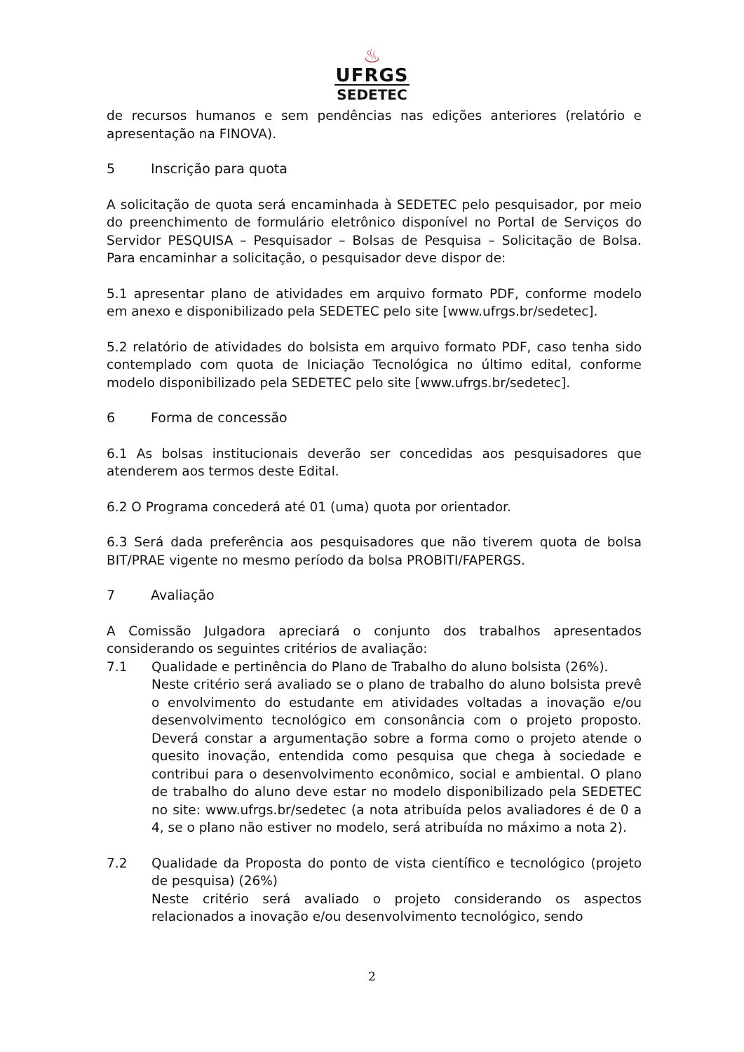♨
UFRGS
SEDETEC
de recursos humanos e sem pendências nas edições anteriores (relatório e apresentação na FINOVA).
5 Inscrição para quota
A solicitação de quota será encaminhada à SEDETEC pelo pesquisador, por meio do preenchimento de formulário eletrônico disponível no Portal de Serviços do Servidor PESQUISA – Pesquisador – Bolsas de Pesquisa – Solicitação de Bolsa. Para encaminhar a solicitação, o pesquisador deve dispor de:
5.1 apresentar plano de atividades em arquivo formato PDF, conforme modelo em anexo e disponibilizado pela SEDETEC pelo site [www.ufrgs.br/sedetec].
5.2 relatório de atividades do bolsista em arquivo formato PDF, caso tenha sido contemplado com quota de Iniciação Tecnológica no último edital, conforme modelo disponibilizado pela SEDETEC pelo site [www.ufrgs.br/sedetec].
6 Forma de concessão
6.1 As bolsas institucionais deverão ser concedidas aos pesquisadores que atenderem aos termos deste Edital.
6.2 O Programa concederá até 01 (uma) quota por orientador.
6.3 Será dada preferência aos pesquisadores que não tiverem quota de bolsa BIT/PRAE vigente no mesmo período da bolsa PROBITI/FAPERGS.
7 Avaliação
A Comissão Julgadora apreciará o conjunto dos trabalhos apresentados considerando os seguintes critérios de avaliação:
7.1 Qualidade e pertinência do Plano de Trabalho do aluno bolsista (26%).
Neste critério será avaliado se o plano de trabalho do aluno bolsista prevê o envolvimento do estudante em atividades voltadas a inovação e/ou desenvolvimento tecnológico em consonância com o projeto proposto. Deverá constar a argumentação sobre a forma como o projeto atende o quesito inovação, entendida como pesquisa que chega à sociedade e contribui para o desenvolvimento econômico, social e ambiental. O plano de trabalho do aluno deve estar no modelo disponibilizado pela SEDETEC no site: www.ufrgs.br/sedetec (a nota atribuída pelos avaliadores é de 0 a 4, se o plano não estiver no modelo, será atribuída no máximo a nota 2).
7.2 Qualidade da Proposta do ponto de vista científico e tecnológico (projeto de pesquisa) (26%)
Neste critério será avaliado o projeto considerando os aspectos relacionados a inovação e/ou desenvolvimento tecnológico, sendo
2